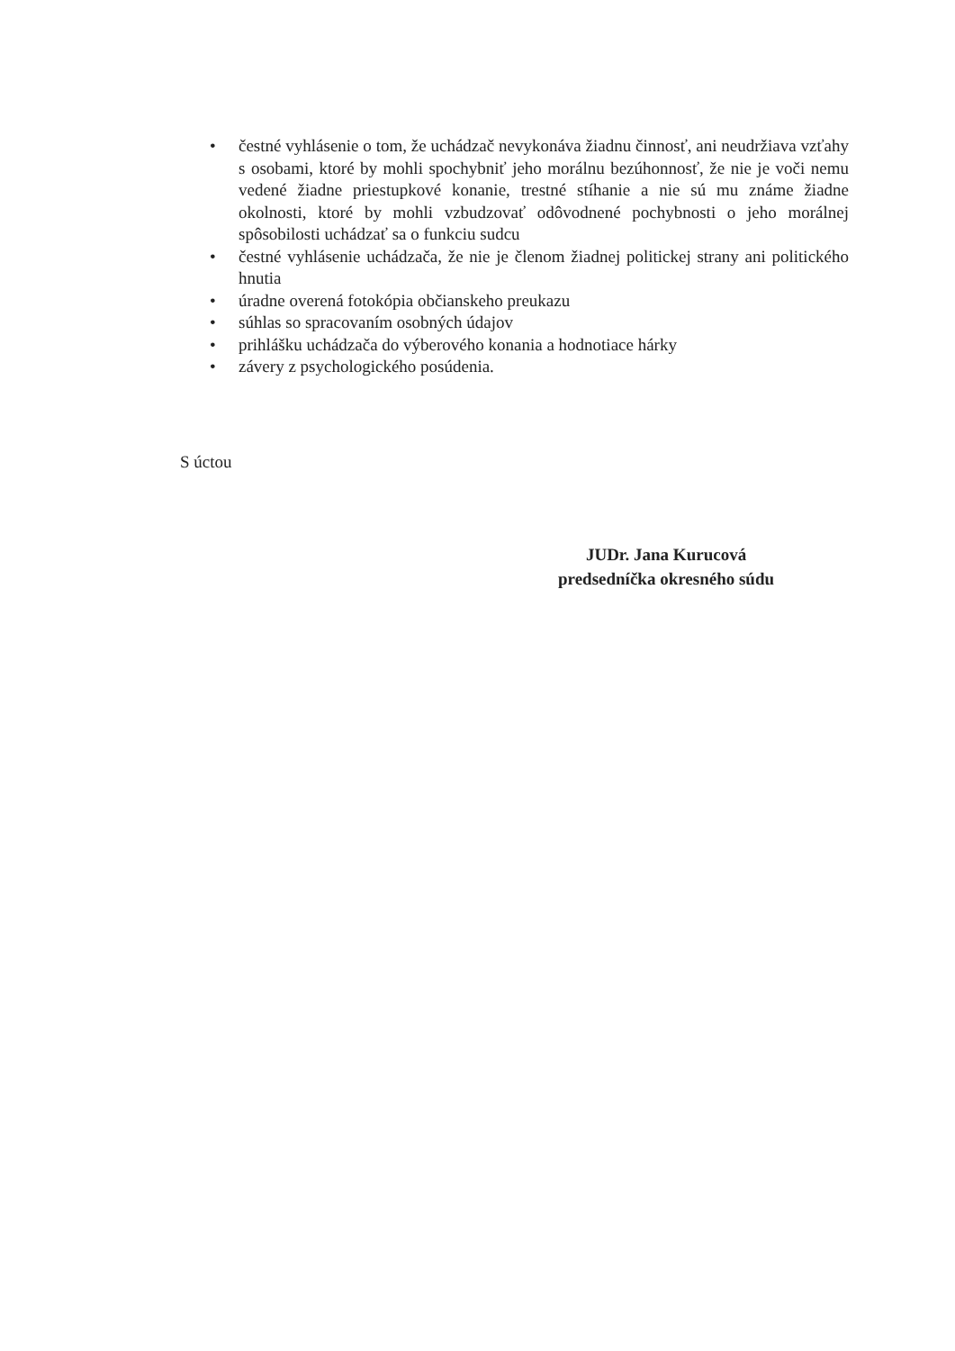• čestné vyhlásenie o tom, že uchádzač nevykonáva žiadnu činnosť, ani neudržiava vzťahy s osobami, ktoré by mohli spochybniť jeho morálnu bezúhonnosť, že nie je voči nemu vedené žiadne priestupkové konanie, trestné stíhanie a nie sú mu známe žiadne okolnosti, ktoré by mohli vzbudzovať odôvodnené pochybnosti o jeho morálnej spôsobilosti uchádzať sa o funkciu sudcu
• čestné vyhlásenie uchádzača, že nie je členom žiadnej politickej strany ani politického hnutia
• úradne overená fotokópia občianskeho preukazu
• súhlas so spracovaním osobných údajov
• prihlášku uchádzača do výberového konania a hodnotiace hárky
• závery z psychologického posúdenia.
S úctou
JUDr. Jana Kurucová
predsedníčka okresného súdu